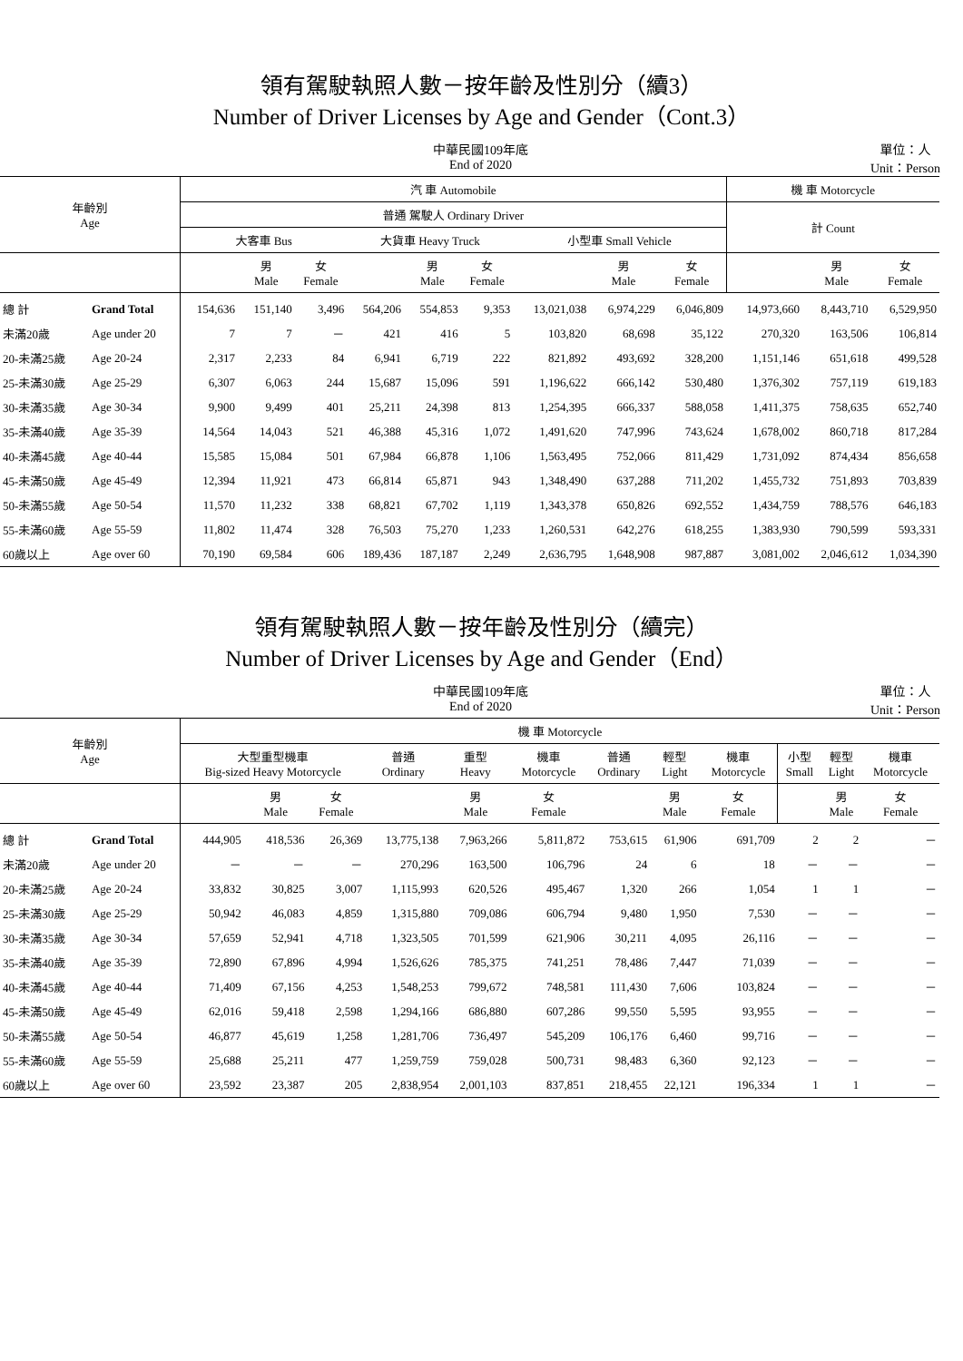領有駕駛執照人數－按年齡及性別分（續3）
Number of Driver Licenses by Age and Gender（Cont.3）
中華民國109年底
End of 2020
單位：人
Unit：Person
| 年齡別 Age | | 汽 車 Automobile | | | | | | | | | 機 車 Motorcycle | | |
| --- | --- | --- | --- | --- | --- | --- | --- | --- | --- | --- | --- | --- | --- |
| | | 普通 駕駛人 Ordinary Driver | | | | | | | | | 計 Count | | |
| | | 大客車 Bus | | | 大貨車 Heavy Truck | | | 小型車 Small Vehicle | | | | | |
| | | | 男 Male | 女 Female | | 男 Male | 女 Female | | 男 Male | 女 Female | | 男 Male | 女 Female |
| 總 計 | Grand Total | 154,636 | 151,140 | 3,496 | 564,206 | 554,853 | 9,353 | 13,021,038 | 6,974,229 | 6,046,809 | 14,973,660 | 8,443,710 | 6,529,950 |
| 未滿20歲 | Age under 20 | 7 | 7 | － | 421 | 416 | 5 | 103,820 | 68,698 | 35,122 | 270,320 | 163,506 | 106,814 |
| 20-未滿25歲 | Age 20-24 | 2,317 | 2,233 | 84 | 6,941 | 6,719 | 222 | 821,892 | 493,692 | 328,200 | 1,151,146 | 651,618 | 499,528 |
| 25-未滿30歲 | Age 25-29 | 6,307 | 6,063 | 244 | 15,687 | 15,096 | 591 | 1,196,622 | 666,142 | 530,480 | 1,376,302 | 757,119 | 619,183 |
| 30-未滿35歲 | Age 30-34 | 9,900 | 9,499 | 401 | 25,211 | 24,398 | 813 | 1,254,395 | 666,337 | 588,058 | 1,411,375 | 758,635 | 652,740 |
| 35-未滿40歲 | Age 35-39 | 14,564 | 14,043 | 521 | 46,388 | 45,316 | 1,072 | 1,491,620 | 747,996 | 743,624 | 1,678,002 | 860,718 | 817,284 |
| 40-未滿45歲 | Age 40-44 | 15,585 | 15,084 | 501 | 67,984 | 66,878 | 1,106 | 1,563,495 | 752,066 | 811,429 | 1,731,092 | 874,434 | 856,658 |
| 45-未滿50歲 | Age 45-49 | 12,394 | 11,921 | 473 | 66,814 | 65,871 | 943 | 1,348,490 | 637,288 | 711,202 | 1,455,732 | 751,893 | 703,839 |
| 50-未滿55歲 | Age 50-54 | 11,570 | 11,232 | 338 | 68,821 | 67,702 | 1,119 | 1,343,378 | 650,826 | 692,552 | 1,434,759 | 788,576 | 646,183 |
| 55-未滿60歲 | Age 55-59 | 11,802 | 11,474 | 328 | 76,503 | 75,270 | 1,233 | 1,260,531 | 642,276 | 618,255 | 1,383,930 | 790,599 | 593,331 |
| 60歲以上 | Age over 60 | 70,190 | 69,584 | 606 | 189,436 | 187,187 | 2,249 | 2,636,795 | 1,648,908 | 987,887 | 3,081,002 | 2,046,612 | 1,034,390 |
領有駕駛執照人數－按年齡及性別分（續完）
Number of Driver Licenses by Age and Gender（End）
中華民國109年底
End of 2020
單位：人
Unit：Person
| 年齡別 Age | | 機 車 Motorcycle | | | | | | | | | | | |
| --- | --- | --- | --- | --- | --- | --- | --- | --- | --- | --- | --- | --- | --- |
| | | 大型重型機車 Big-sized Heavy Motorcycle | | | 普通 Ordinary | 重型 Heavy | 機車 Motorcycle | 普通 Ordinary | 輕型 Light | 機車 Motorcycle | 小型 Small | 輕型 Light | 機車 Motorcycle |
| | | | 男 Male | 女 Female | | 男 Male | 女 Female | | 男 Male | 女 Female | | 男 Male | 女 Female |
| 總 計 | Grand Total | 444,905 | 418,536 | 26,369 | 13,775,138 | 7,963,266 | 5,811,872 | 753,615 | 61,906 | 691,709 | 2 | 2 | － |
| 未滿20歲 | Age under 20 | － | － | － | 270,296 | 163,500 | 106,796 | 24 | 6 | 18 | － | － | － |
| 20-未滿25歲 | Age 20-24 | 33,832 | 30,825 | 3,007 | 1,115,993 | 620,526 | 495,467 | 1,320 | 266 | 1,054 | 1 | 1 | － |
| 25-未滿30歲 | Age 25-29 | 50,942 | 46,083 | 4,859 | 1,315,880 | 709,086 | 606,794 | 9,480 | 1,950 | 7,530 | － | － | － |
| 30-未滿35歲 | Age 30-34 | 57,659 | 52,941 | 4,718 | 1,323,505 | 701,599 | 621,906 | 30,211 | 4,095 | 26,116 | － | － | － |
| 35-未滿40歲 | Age 35-39 | 72,890 | 67,896 | 4,994 | 1,526,626 | 785,375 | 741,251 | 78,486 | 7,447 | 71,039 | － | － | － |
| 40-未滿45歲 | Age 40-44 | 71,409 | 67,156 | 4,253 | 1,548,253 | 799,672 | 748,581 | 111,430 | 7,606 | 103,824 | － | － | － |
| 45-未滿50歲 | Age 45-49 | 62,016 | 59,418 | 2,598 | 1,294,166 | 686,880 | 607,286 | 99,550 | 5,595 | 93,955 | － | － | － |
| 50-未滿55歲 | Age 50-54 | 46,877 | 45,619 | 1,258 | 1,281,706 | 736,497 | 545,209 | 106,176 | 6,460 | 99,716 | － | － | － |
| 55-未滿60歲 | Age 55-59 | 25,688 | 25,211 | 477 | 1,259,759 | 759,028 | 500,731 | 98,483 | 6,360 | 92,123 | － | － | － |
| 60歲以上 | Age over 60 | 23,592 | 23,387 | 205 | 2,838,954 | 2,001,103 | 837,851 | 218,455 | 22,121 | 196,334 | 1 | 1 | － |